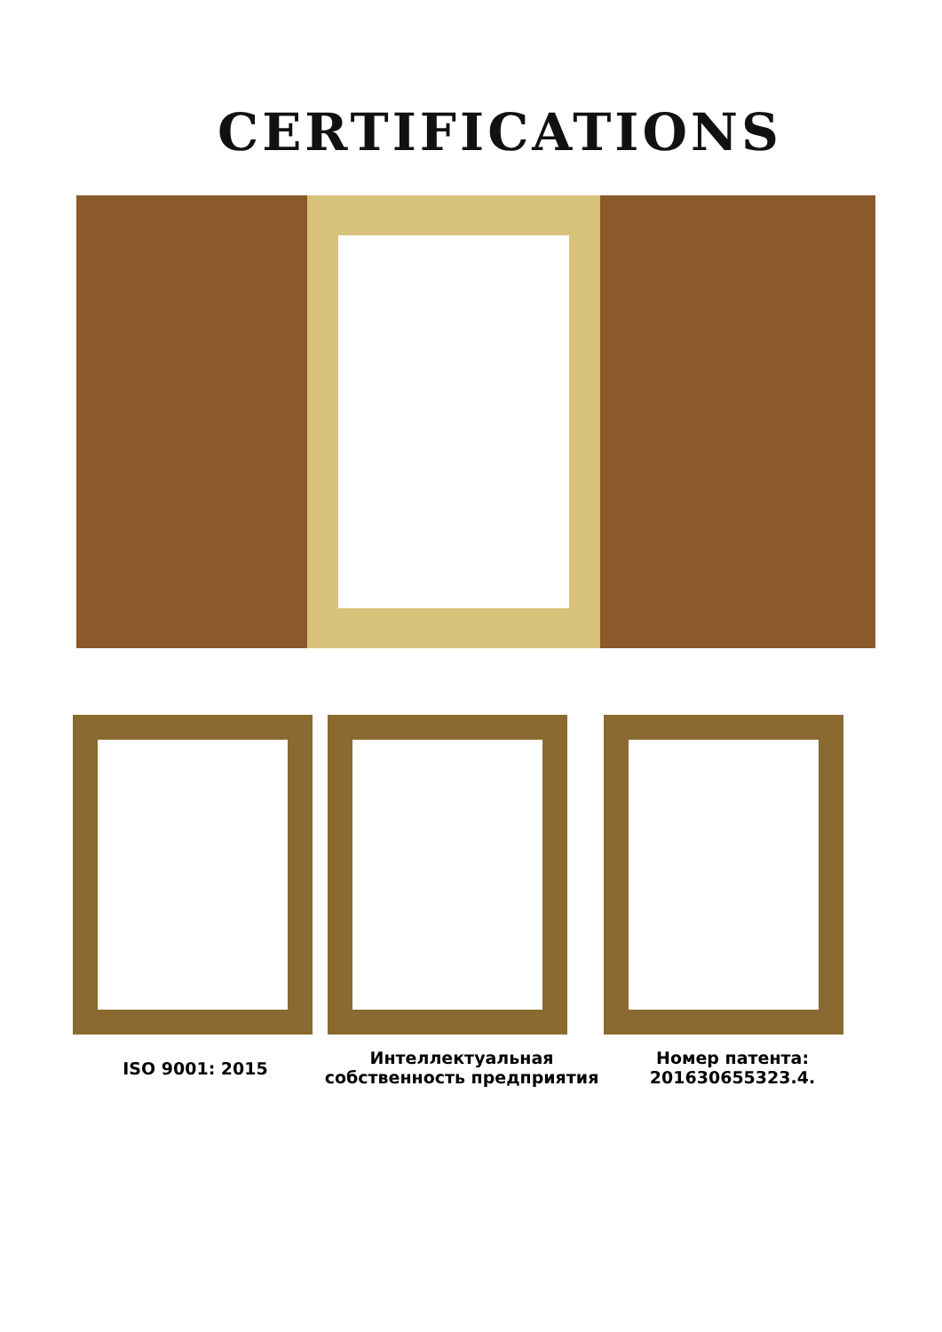CERTIFICATIONS
ISO 9001: 2015
Интеллектуальная собственность предприятия
Номер патента: 201630655323.4.